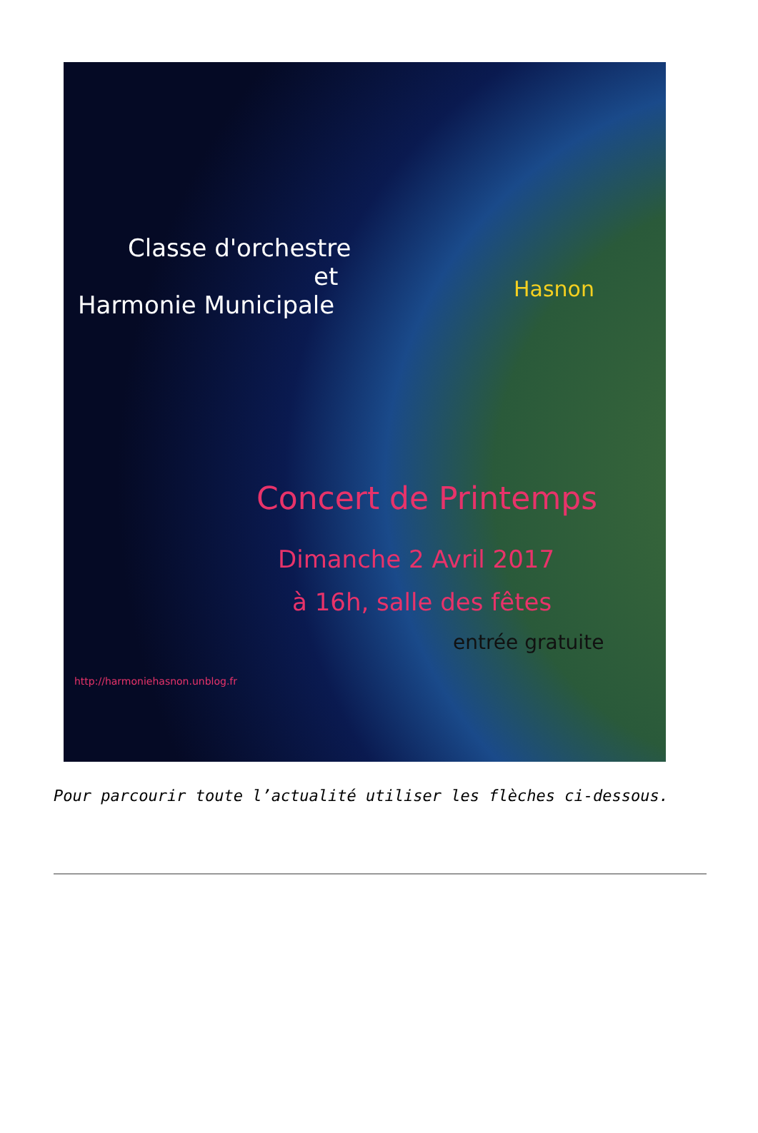Classe d'orchestre
et
Harmonie Municipale
Hasnon
Concert de Printemps
Dimanche 2 Avril 2017
à 16h, salle des fêtes
entrée gratuite
http://harmoniehasnon.unblog.fr
Pour parcourir toute l’actualité utiliser les flèches ci-dessous.